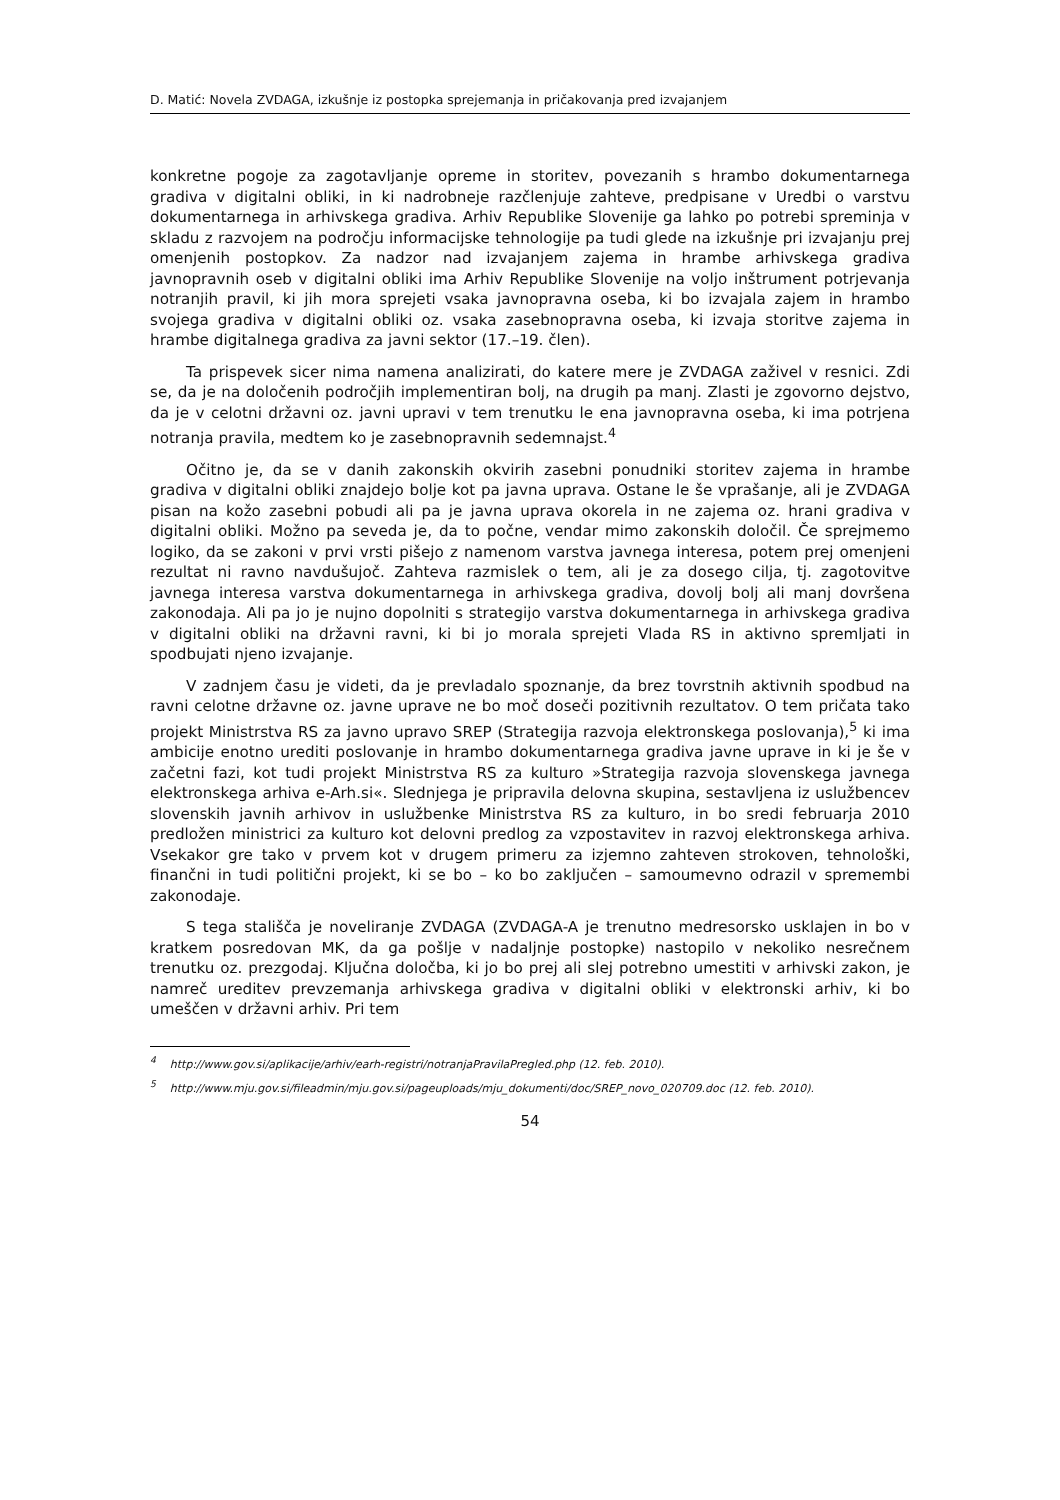D. Matić: Novela ZVDAGA, izkušnje iz postopka sprejemanja in pričakovanja pred izvajanjem
konkretne pogoje za zagotavljanje opreme in storitev, povezanih s hrambo dokumentarnega gradiva v digitalni obliki, in ki nadrobneje razčlenjuje zahteve, predpisane v Uredbi o varstvu dokumentarnega in arhivskega gradiva. Arhiv Republike Slovenije ga lahko po potrebi spreminja v skladu z razvojem na področju informacijske tehnologije pa tudi glede na izkušnje pri izvajanju prej omenjenih postopkov. Za nadzor nad izvajanjem zajema in hrambe arhivskega gradiva javnopravnih oseb v digitalni obliki ima Arhiv Republike Slovenije na voljo inštrument potrjevanja notranjih pravil, ki jih mora sprejeti vsaka javnopravna oseba, ki bo izvajala zajem in hrambo svojega gradiva v digitalni obliki oz. vsaka zasebnopravna oseba, ki izvaja storitve zajema in hrambe digitalnega gradiva za javni sektor (17.–19. člen).
Ta prispevek sicer nima namena analizirati, do katere mere je ZVDAGA zaživel v resnici. Zdi se, da je na določenih področjih implementiran bolj, na drugih pa manj. Zlasti je zgovorno dejstvo, da je v celotni državni oz. javni upravi v tem trenutku le ena javnopravna oseba, ki ima potrjena notranja pravila, medtem ko je zasebnopravnih sedemnajst.<sup>4</sup>
Očitno je, da se v danih zakonskih okvirih zasebni ponudniki storitev zajema in hrambe gradiva v digitalni obliki znajdejo bolje kot pa javna uprava. Ostane le še vprašanje, ali je ZVDAGA pisan na kožo zasebni pobudi ali pa je javna uprava okorela in ne zajema oz. hrani gradiva v digitalni obliki. Možno pa seveda je, da to počne, vendar mimo zakonskih določil. Če sprejmemo logiko, da se zakoni v prvi vrsti pišejo z namenom varstva javnega interesa, potem prej omenjeni rezultat ni ravno navdušujoč. Zahteva razmislek o tem, ali je za dosego cilja, tj. zagotovitve javnega interesa varstva dokumentarnega in arhivskega gradiva, dovolj bolj ali manj dovršena zakonodaja. Ali pa jo je nujno dopolniti s strategijo varstva dokumentarnega in arhivskega gradiva v digitalni obliki na državni ravni, ki bi jo morala sprejeti Vlada RS in aktivno spremljati in spodbujati njeno izvajanje.
V zadnjem času je videti, da je prevladalo spoznanje, da brez tovrstnih aktivnih spodbud na ravni celotne državne oz. javne uprave ne bo moč doseči pozitivnih rezultatov. O tem pričata tako projekt Ministrstva RS za javno upravo SREP (Strategija razvoja elektronskega poslovanja),<sup>5</sup> ki ima ambicije enotno urediti poslovanje in hrambo dokumentarnega gradiva javne uprave in ki je še v začetni fazi, kot tudi projekt Ministrstva RS za kulturo »Strategija razvoja slovenskega javnega elektronskega arhiva e-Arh.si«. Slednjega je pripravila delovna skupina, sestavljena iz uslužbencev slovenskih javnih arhivov in uslužbenke Ministrstva RS za kulturo, in bo sredi februarja 2010 predložen ministrici za kulturo kot delovni predlog za vzpostavitev in razvoj elektronskega arhiva. Vsekakor gre tako v prvem kot v drugem primeru za izjemno zahteven strokoven, tehnološki, finančni in tudi politični projekt, ki se bo – ko bo zaključen – samoumevno odrazil v spremembi zakonodaje.
S tega stališča je noveliranje ZVDAGA (ZVDAGA-A je trenutno medresorsko usklajen in bo v kratkem posredovan MK, da ga pošlje v nadaljnje postopke) nastopilo v nekoliko nesrečnem trenutku oz. prezgodaj. Ključna določba, ki jo bo prej ali slej potrebno umestiti v arhivski zakon, je namreč ureditev prevzemanja arhivskega gradiva v digitalni obliki v elektronski arhiv, ki bo umeščen v državni arhiv. Pri tem
<sup>4</sup> http://www.gov.si/aplikacije/arhiv/earh-registri/notranjaPravilaPregled.php (12. feb. 2010).
<sup>5</sup> http://www.mju.gov.si/fileadmin/mju.gov.si/pageuploads/mju_dokumenti/doc/SREP_novo_020709.doc (12. feb. 2010).
54